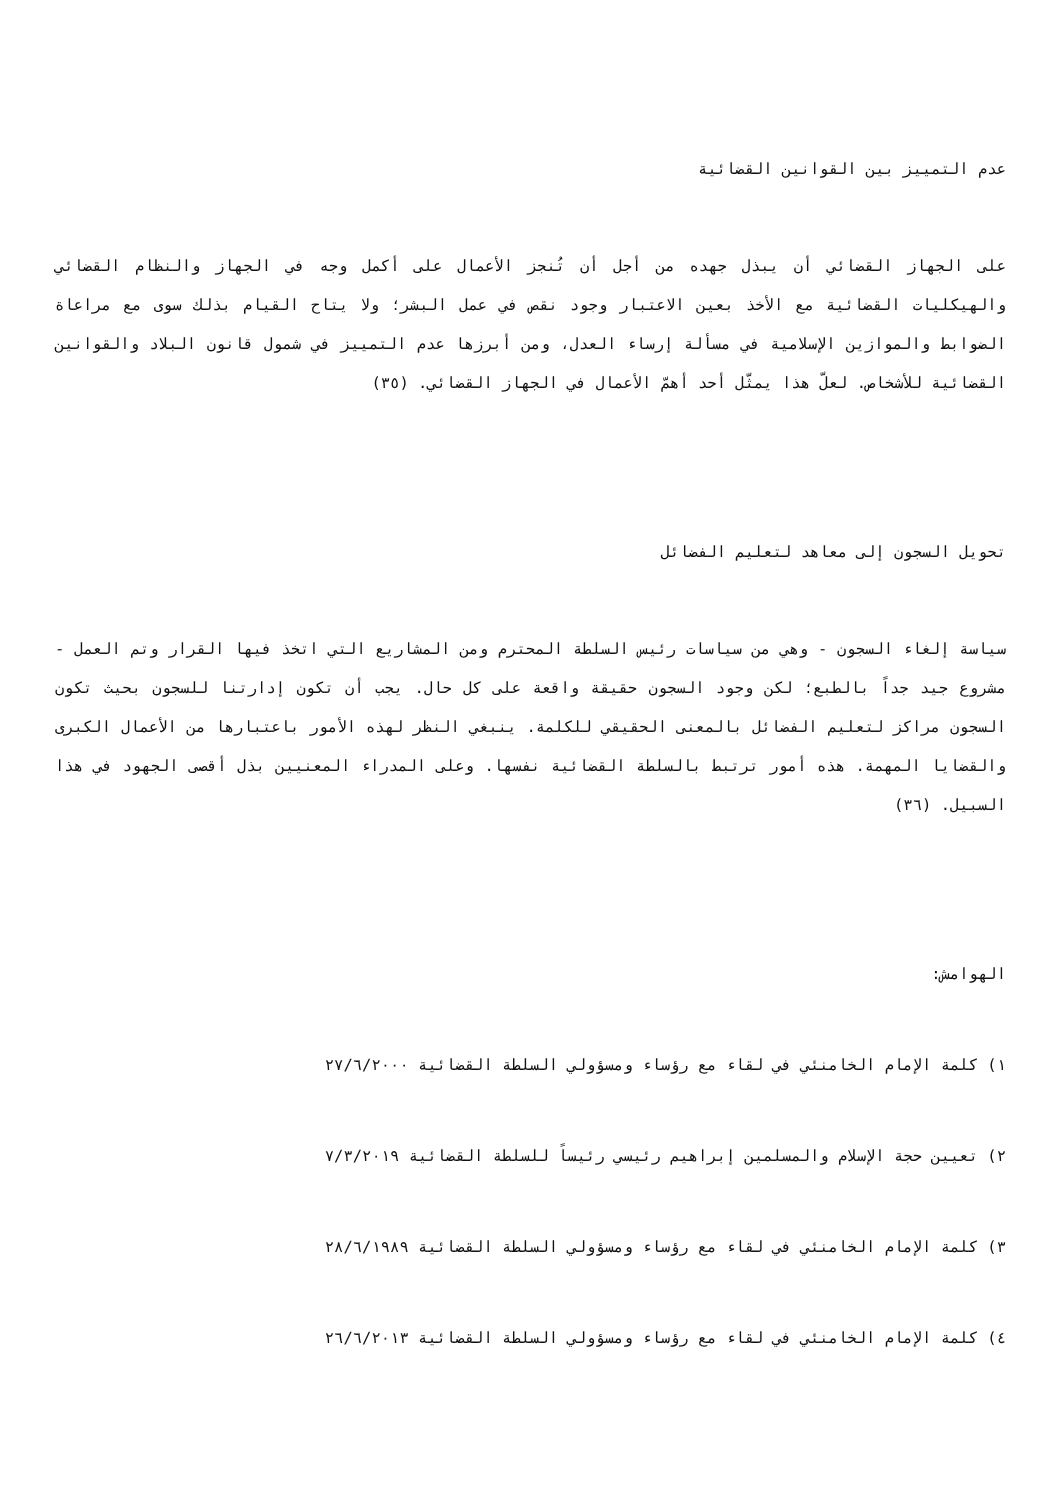عدم التمييز بين القوانين القضائية
على الجهاز القضائي أن يبذل جهده من أجل أن تُنجز الأعمال على أكمل وجه في الجهاز والنظام القضائي والهيكليات القضائية مع الأخذ بعين الاعتبار وجود نقص في عمل البشر؛ ولا يتاح القيام بذلك سوى مع مراعاة الضوابط والموازين الإسلامية في مسألة إرساء العدل، ومن أبرزها عدم التمييز في شمول قانون البلاد والقوانين القضائية للأشخاص. لعلّ هذا يمثّل أحد أهمّ الأعمال في الجهاز القضائي. (٣٥)
تحويل السجون إلى معاهد لتعليم الفضائل
سياسة إلغاء السجون - وهي من سياسات رئيس السلطة المحترم ومن المشاريع التي اتخذ فيها القرار وتم العمل - مشروع جيد جداً بالطبع؛ لكن وجود السجون حقيقة واقعة على كل حال. يجب أن تكون إدارتنا للسجون بحيث تكون السجون مراكز لتعليم الفضائل بالمعنى الحقيقي للكلمة. ينبغي النظر لهذه الأمور باعتبارها من الأعمال الكبرى والقضايا المهمة. هذه أمور ترتبط بالسلطة القضائية نفسها. وعلى المدراء المعنيين بذل أقصى الجهود في هذا السبيل. (٣٦)
الهوامش:
١) كلمة الإمام الخامنئي في لقاء مع رؤساء ومسؤولي السلطة القضائية ٢٧/٦/٢٠٠٠
٢) تعيين حجة الإسلام والمسلمين إبراهيم رئيسي رئيساً للسلطة القضائية ٧/٣/٢٠١٩
٣) كلمة الإمام الخامنئي في لقاء مع رؤساء ومسؤولي السلطة القضائية ٢٨/٦/١٩٨٩
٤) كلمة الإمام الخامنئي في لقاء مع رؤساء ومسؤولي السلطة القضائية ٢٦/٦/٢٠١٣